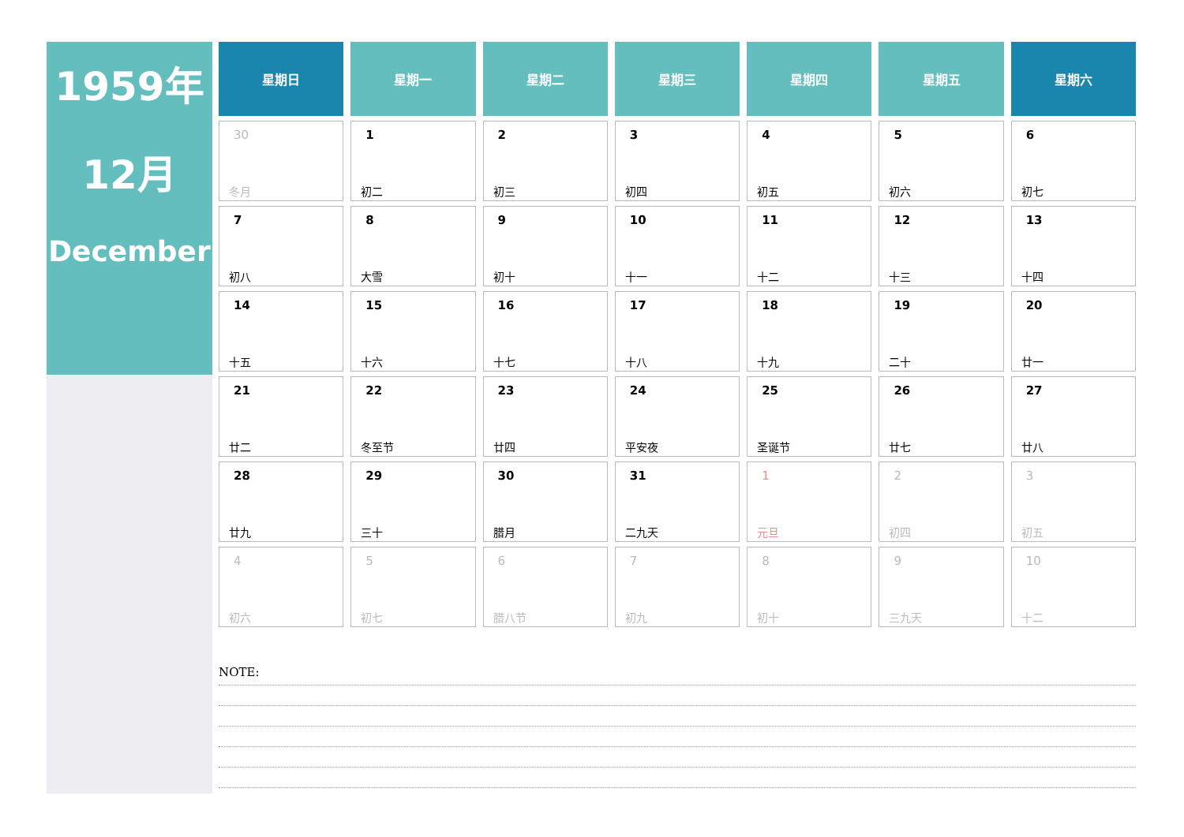1959年
12月
December
| 星期日 | 星期一 | 星期二 | 星期三 | 星期四 | 星期五 | 星期六 |
| --- | --- | --- | --- | --- | --- | --- |
| 30 冬月 | 1 初二 | 2 初三 | 3 初四 | 4 初五 | 5 初六 | 6 初七 |
| 7 初八 | 8 大雪 | 9 初十 | 10 十一 | 11 十二 | 12 十三 | 13 十四 |
| 14 十五 | 15 十六 | 16 十七 | 17 十八 | 18 十九 | 19 二十 | 20 廿一 |
| 21 廿二 | 22 冬至节 | 23 廿四 | 24 平安夜 | 25 圣诞节 | 26 廿七 | 27 廿八 |
| 28 廿九 | 29 三十 | 30 腊月 | 31 二九天 | 1 元旦 | 2 初四 | 3 初五 |
| 4 初六 | 5 初七 | 6 腊八节 | 7 初九 | 8 初十 | 9 三九天 | 10 十二 |
NOTE: